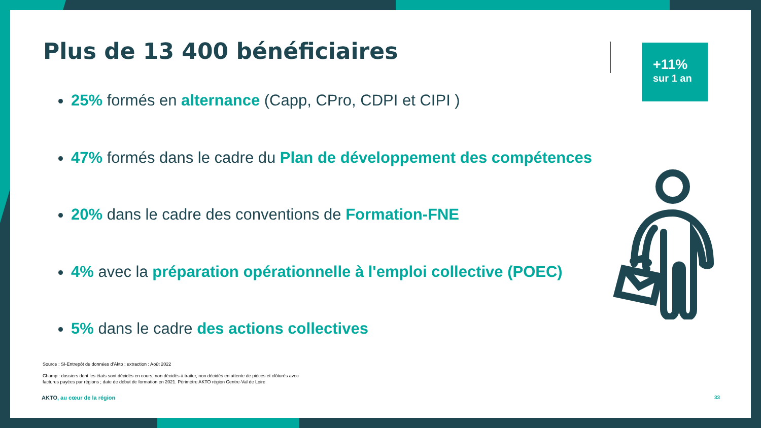Plus de 13 400 bénéficiaires
+11%
sur 1 an
25% formés en alternance (Capp, CPro, CDPI et CIPI )
47% formés dans le cadre du Plan de développement des compétences
20% dans le cadre des conventions de Formation-FNE
4% avec la préparation opérationnelle à l'emploi collective (POEC)
5% dans le cadre des actions collectives
Source : SI-Entrepôt de données d’Akto ; extraction : Août 2022
Champ : dossiers dont les états sont décidés en cours, non décidés à traiter, non décidés en attente de pièces et clôturés avec
factures payées par régions ; date de début de formation en 2021. Périmètre AKTO région Centre-Val de Loire
AKTO, au cœur de la région 33